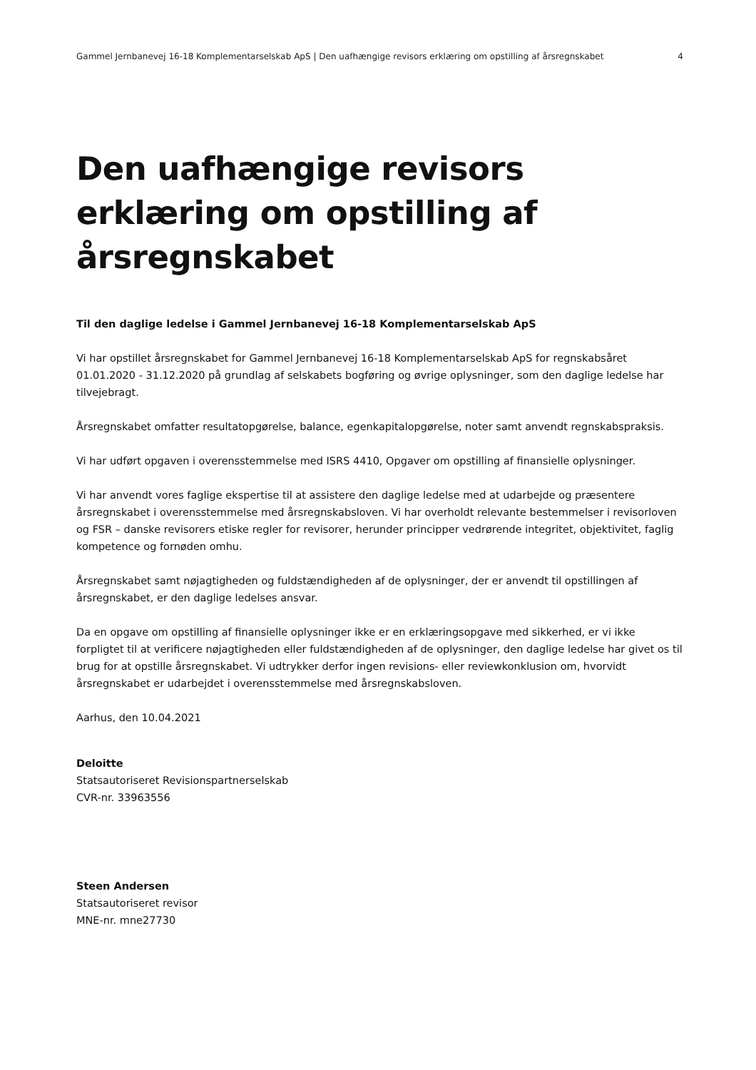Gammel Jernbanevej 16-18 Komplementarselskab ApS | Den uafhængige revisors erklæring om opstilling af årsregnskabet 4
Den uafhængige revisors erklæring om opstilling af årsregnskabet
Til den daglige ledelse i Gammel Jernbanevej 16-18 Komplementarselskab ApS
Vi har opstillet årsregnskabet for Gammel Jernbanevej 16-18 Komplementarselskab ApS for regnskabsåret 01.01.2020 - 31.12.2020 på grundlag af selskabets bogføring og øvrige oplysninger, som den daglige ledelse har tilvejebragt.
Årsregnskabet omfatter resultatopgørelse, balance, egenkapitalopgørelse, noter samt anvendt regnskabspraksis.
Vi har udført opgaven i overensstemmelse med ISRS 4410, Opgaver om opstilling af finansielle oplysninger.
Vi har anvendt vores faglige ekspertise til at assistere den daglige ledelse med at udarbejde og præsentere årsregnskabet i overensstemmelse med årsregnskabsloven. Vi har overholdt relevante bestemmelser i revisorloven og FSR – danske revisorers etiske regler for revisorer, herunder principper vedrørende integritet, objektivitet, faglig kompetence og fornøden omhu.
Årsregnskabet samt nøjagtigheden og fuldstændigheden af de oplysninger, der er anvendt til opstillingen af årsregnskabet, er den daglige ledelses ansvar.
Da en opgave om opstilling af finansielle oplysninger ikke er en erklæringsopgave med sikkerhed, er vi ikke forpligtet til at verificere nøjagtigheden eller fuldstændigheden af de oplysninger, den daglige ledelse har givet os til brug for at opstille årsregnskabet. Vi udtrykker derfor ingen revisions- eller reviewkonklusion om, hvorvidt årsregnskabet er udarbejdet i overensstemmelse med årsregnskabsloven.
Aarhus, den 10.04.2021
Deloitte
Statsautoriseret Revisionspartnerselskab
CVR-nr. 33963556
Steen Andersen
Statsautoriseret revisor
MNE-nr. mne27730